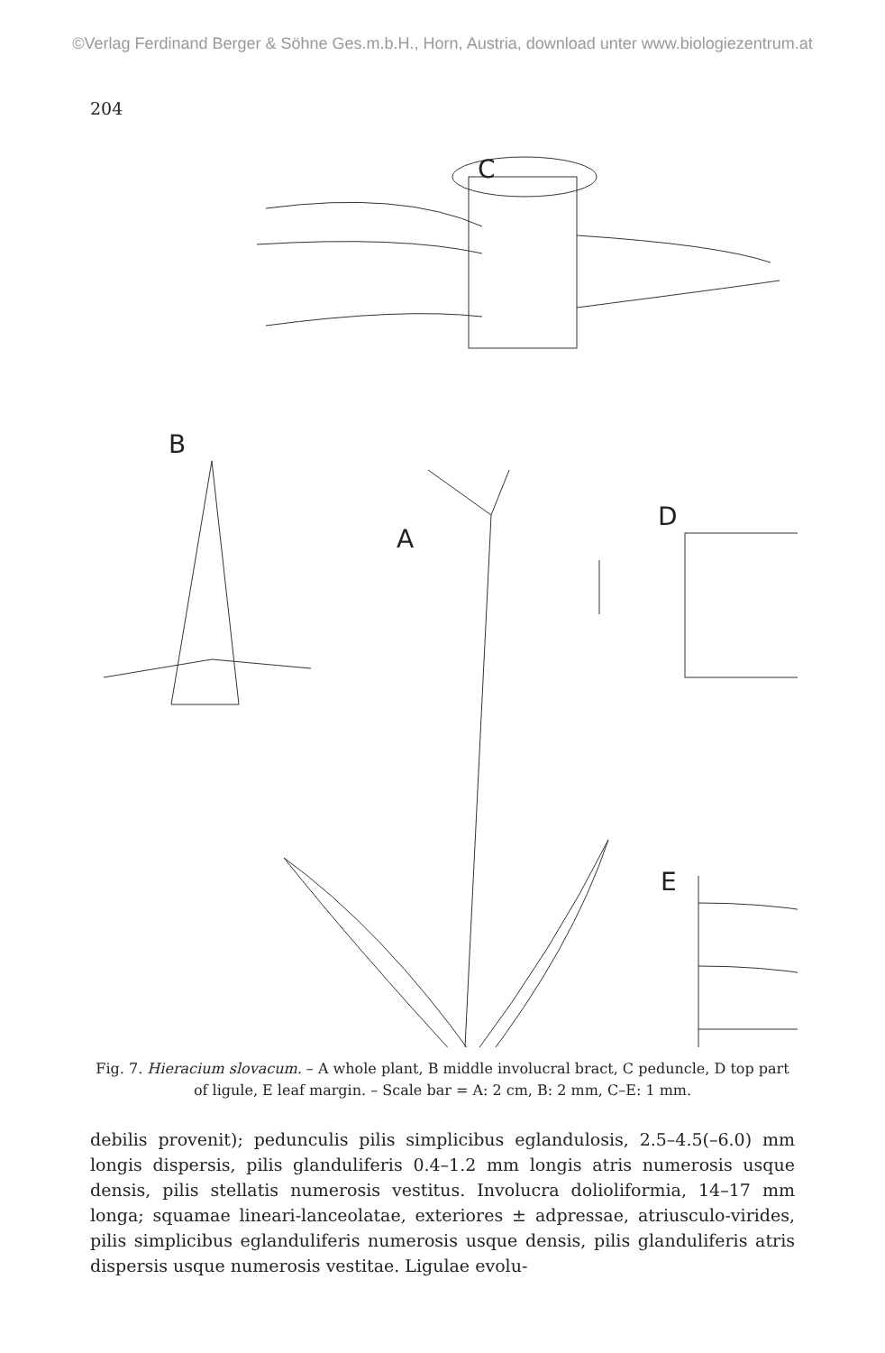©Verlag Ferdinand Berger & Söhne Ges.m.b.H., Horn, Austria, download unter www.biologiezentrum.at
204
C
B
A
D
E
Fig. 7. Hieracium slovacum. – A whole plant, B middle involucral bract, C peduncle, D top part of ligule, E leaf margin. – Scale bar = A: 2 cm, B: 2 mm, C–E: 1 mm.
debilis provenit); pedunculis pilis simplicibus eglandulosis, 2.5–4.5(–6.0) mm longis dispersis, pilis glanduliferis 0.4–1.2 mm longis atris numerosis usque densis, pilis stellatis numerosis vestitus. Involucra dolioliformia, 14–17 mm longa; squamae lineari-lanceolatae, exteriores ± adpressae, atriusculo-virides, pilis simplicibus eglanduliferis numerosis usque densis, pilis glanduliferis atris dispersis usque numerosis vestitae. Ligulae evolu-